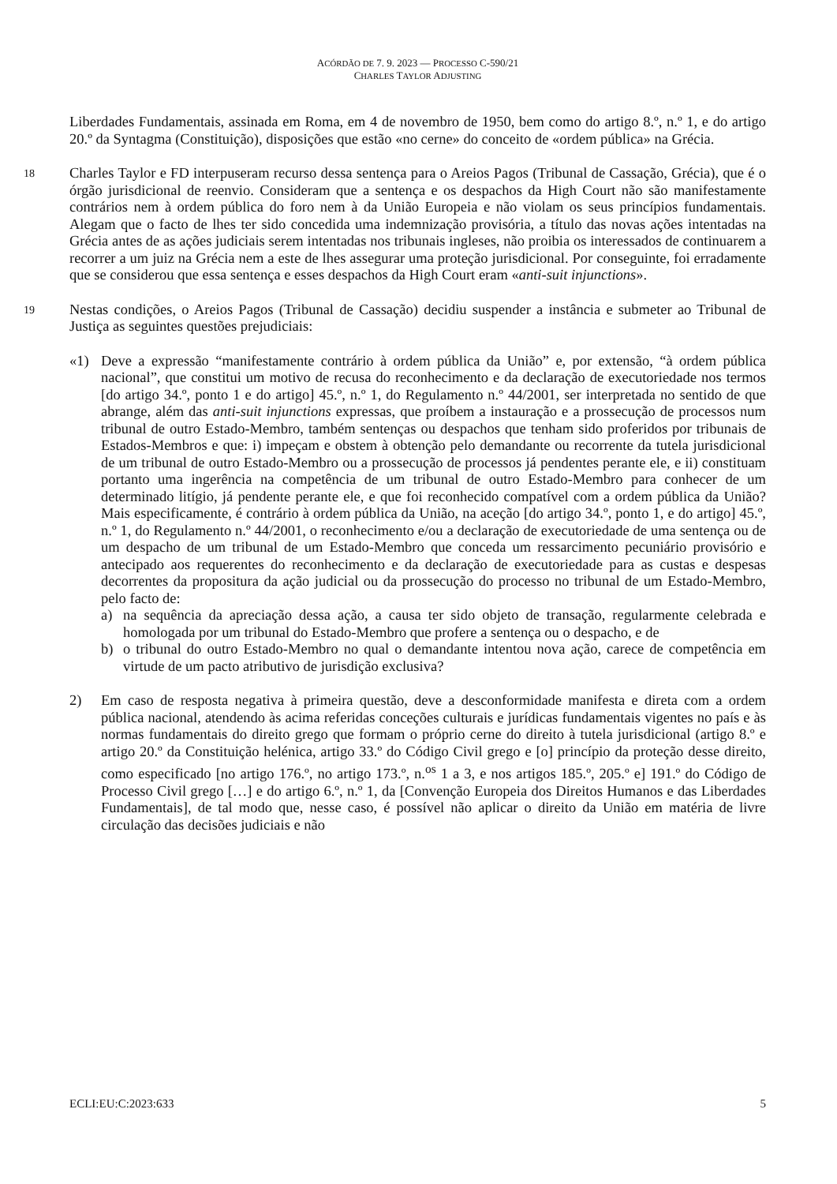ACÓRDÃO DE 7. 9. 2023 — PROCESSO C-590/21
CHARLES TAYLOR ADJUSTING
Liberdades Fundamentais, assinada em Roma, em 4 de novembro de 1950, bem como do artigo 8.º, n.º 1, e do artigo 20.º da Syntagma (Constituição), disposições que estão «no cerne» do conceito de «ordem pública» na Grécia.
18
Charles Taylor e FD interpuseram recurso dessa sentença para o Areios Pagos (Tribunal de Cassação, Grécia), que é o órgão jurisdicional de reenvio. Consideram que a sentença e os despachos da High Court não são manifestamente contrários nem à ordem pública do foro nem à da União Europeia e não violam os seus princípios fundamentais. Alegam que o facto de lhes ter sido concedida uma indemnização provisória, a título das novas ações intentadas na Grécia antes de as ações judiciais serem intentadas nos tribunais ingleses, não proibia os interessados de continuarem a recorrer a um juiz na Grécia nem a este de lhes assegurar uma proteção jurisdicional. Por conseguinte, foi erradamente que se considerou que essa sentença e esses despachos da High Court eram «anti-suit injunctions».
19
Nestas condições, o Areios Pagos (Tribunal de Cassação) decidiu suspender a instância e submeter ao Tribunal de Justiça as seguintes questões prejudiciais:
«1) Deve a expressão “manifestamente contrário à ordem pública da União” e, por extensão, “à ordem pública nacional”, que constitui um motivo de recusa do reconhecimento e da declaração de executoriedade nos termos [do artigo 34.º, ponto 1 e do artigo] 45.º, n.º 1, do Regulamento n.º 44/2001, ser interpretada no sentido de que abrange, além das anti-suit injunctions expressas, que proíbem a instauração e a prossecução de processos num tribunal de outro Estado-Membro, também sentenças ou despachos que tenham sido proferidos por tribunais de Estados-Membros e que: i) impeçam e obstem à obtenção pelo demandante ou recorrente da tutela jurisdicional de um tribunal de outro Estado-Membro ou a prossecução de processos já pendentes perante ele, e ii) constituam portanto uma ingerência na competência de um tribunal de outro Estado-Membro para conhecer de um determinado litígio, já pendente perante ele, e que foi reconhecido compatível com a ordem pública da União? Mais especificamente, é contrário à ordem pública da União, na aceção [do artigo 34.º, ponto 1, e do artigo] 45.º, n.º 1, do Regulamento n.º 44/2001, o reconhecimento e/ou a declaração de executoriedade de uma sentença ou de um despacho de um tribunal de um Estado-Membro que conceda um ressarcimento pecuniário provisório e antecipado aos requerentes do reconhecimento e da declaração de executoriedade para as custas e despesas decorrentes da propositura da ação judicial ou da prossecução do processo no tribunal de um Estado-Membro, pelo facto de:
a) na sequência da apreciação dessa ação, a causa ter sido objeto de transação, regularmente celebrada e homologada por um tribunal do Estado-Membro que profere a sentença ou o despacho, e de
b) o tribunal do outro Estado-Membro no qual o demandante intentou nova ação, carece de competência em virtude de um pacto atributivo de jurisdição exclusiva?
2) Em caso de resposta negativa à primeira questão, deve a desconformidade manifesta e direta com a ordem pública nacional, atendendo às acima referidas conceções culturais e jurídicas fundamentais vigentes no país e às normas fundamentais do direito grego que formam o próprio cerne do direito à tutela jurisdicional (artigo 8.º e artigo 20.º da Constituição helénica, artigo 33.º do Código Civil grego e [o] princípio da proteção desse direito, como especificado [no artigo 176.º, no artigo 173.º, n.<sup>os</sup> 1 a 3, e nos artigos 185.º, 205.º e] 191.º do Código de Processo Civil grego […] e do artigo 6.º, n.º 1, da [Convenção Europeia dos Direitos Humanos e das Liberdades Fundamentais], de tal modo que, nesse caso, é possível não aplicar o direito da União em matéria de livre circulação das decisões judiciais e não
ECLI:EU:C:2023:633 5